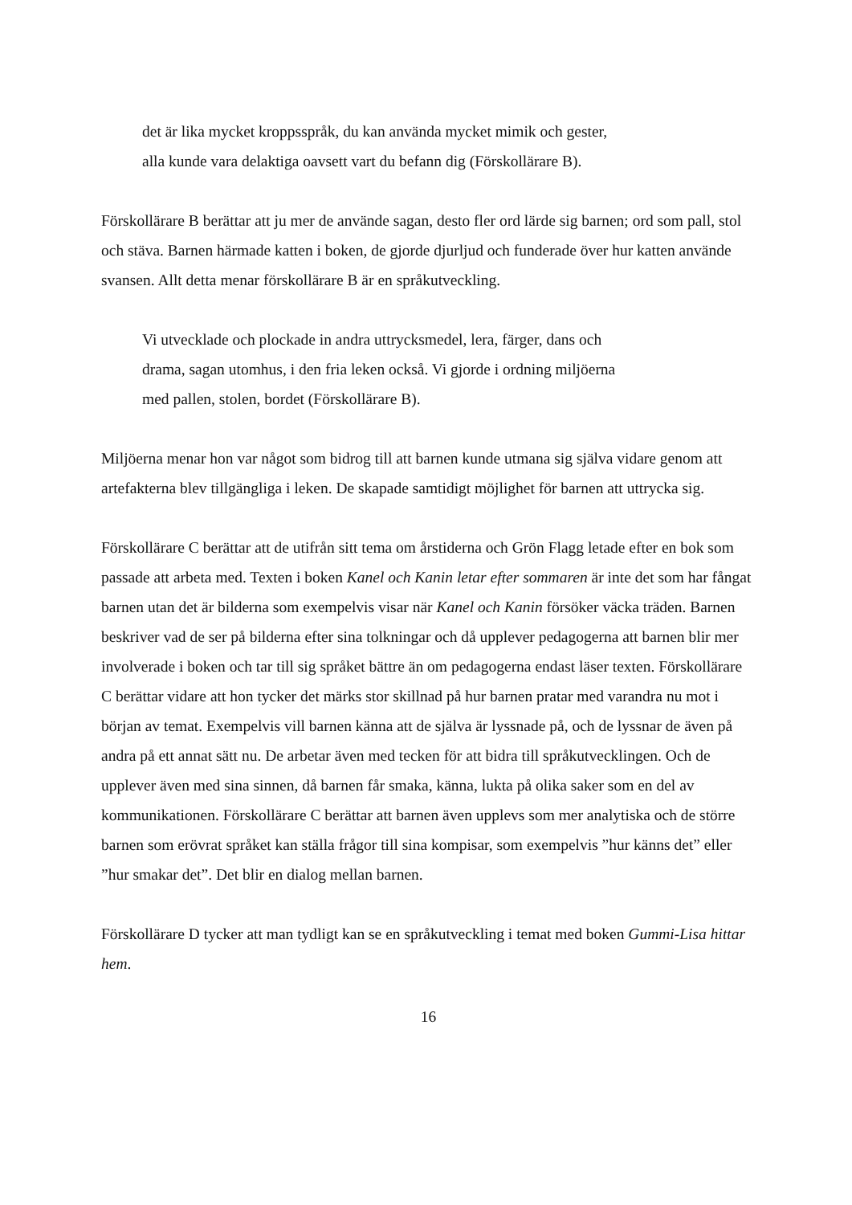det är lika mycket kroppsspråk, du kan använda mycket mimik och gester,
alla kunde vara delaktiga oavsett vart du befann dig (Förskollärare B).
Förskollärare B berättar att ju mer de använde sagan, desto fler ord lärde sig barnen; ord som pall, stol och stäva. Barnen härmade katten i boken, de gjorde djurljud och funderade över hur katten använde svansen. Allt detta menar förskollärare B är en språkutveckling.
Vi utvecklade och plockade in andra uttrycksmedel, lera, färger, dans och
drama, sagan utomhus, i den fria leken också. Vi gjorde i ordning miljöerna
med pallen, stolen, bordet (Förskollärare B).
Miljöerna menar hon var något som bidrog till att barnen kunde utmana sig själva vidare genom att artefakterna blev tillgängliga i leken. De skapade samtidigt möjlighet för barnen att uttrycka sig.
Förskollärare C berättar att de utifrån sitt tema om årstiderna och Grön Flagg letade efter en bok som passade att arbeta med. Texten i boken Kanel och Kanin letar efter sommaren är inte det som har fångat barnen utan det är bilderna som exempelvis visar när Kanel och Kanin försöker väcka träden. Barnen beskriver vad de ser på bilderna efter sina tolkningar och då upplever pedagogerna att barnen blir mer involverade i boken och tar till sig språket bättre än om pedagogerna endast läser texten. Förskollärare C berättar vidare att hon tycker det märks stor skillnad på hur barnen pratar med varandra nu mot i början av temat. Exempelvis vill barnen känna att de själva är lyssnade på, och de lyssnar de även på andra på ett annat sätt nu. De arbetar även med tecken för att bidra till språkutvecklingen. Och de upplever även med sina sinnen, då barnen får smaka, känna, lukta på olika saker som en del av kommunikationen. Förskollärare C berättar att barnen även upplevs som mer analytiska och de större barnen som erövrat språket kan ställa frågor till sina kompisar, som exempelvis ”hur känns det” eller ”hur smakar det”. Det blir en dialog mellan barnen.
Förskollärare D tycker att man tydligt kan se en språkutveckling i temat med boken Gummi-Lisa hittar hem.
16